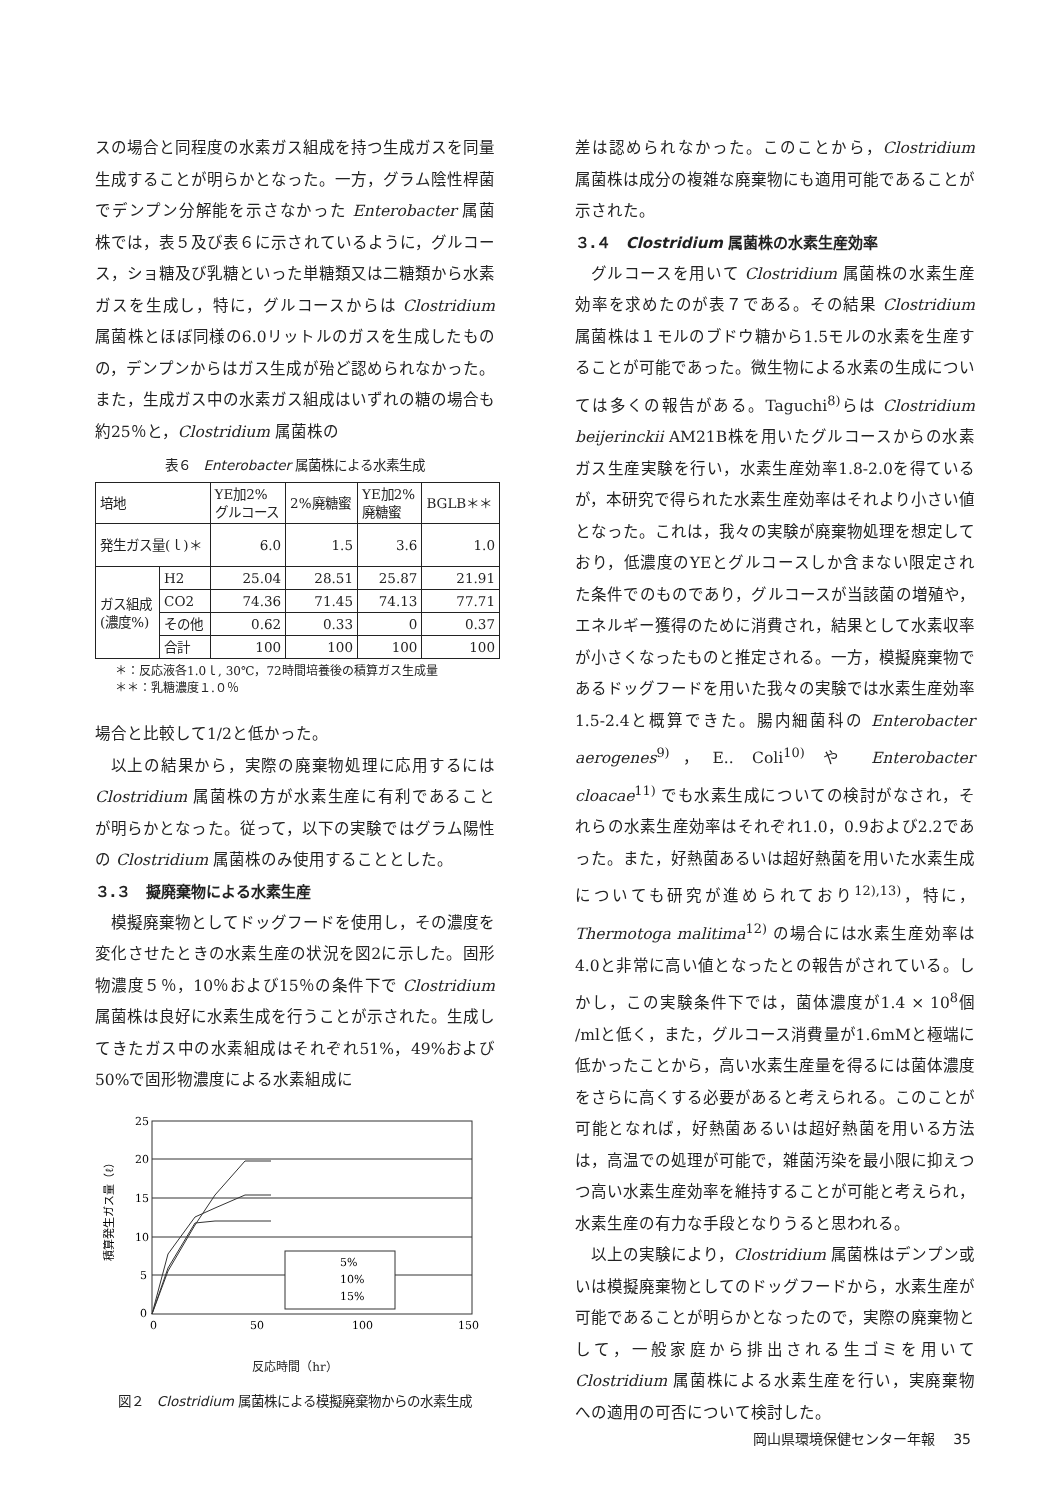スの場合と同程度の水素ガス組成を持つ生成ガスを同量生成することが明らかとなった。一方，グラム陰性桿菌でデンプン分解能を示さなかった Enterobacter 属菌株では，表５及び表６に示されているように，グルコース，ショ糖及び乳糖といった単糖類又は二糖類から水素ガスを生成し，特に，グルコースからは Clostridium 属菌株とほぼ同様の6.0リットルのガスを生成したものの，デンプンからはガス生成が殆ど認められなかった。また，生成ガス中の水素ガス組成はいずれの糖の場合も約25％と，Clostridium 属菌株の
表６　Enterobacter 属菌株による水素生成
| 培地 | | YE加2% グルコース | 2%廃糖蜜 | YE加2% 廃糖蜜 | BGLB＊＊ |
| 発生ガス量(ｌ)＊ | | 6.0 | 1.5 | 3.6 | 1.0 |
| ガス組成 (濃度%) | H2 | 25.04 | 28.51 | 25.87 | 21.91 |
| | CO2 | 74.36 | 71.45 | 74.13 | 77.71 |
| | その他 | 0.62 | 0.33 | 0 | 0.37 |
| | 合計 | 100 | 100 | 100 | 100 |
＊：反応液各1.0ｌ, 30℃，72時間培養後の積算ガス生成量
＊＊：乳糖濃度１.０％
場合と比較して1/2と低かった。
以上の結果から，実際の廃棄物処理に応用するには Clostridium 属菌株の方が水素生産に有利であることが明らかとなった。従って，以下の実験ではグラム陽性の Clostridium 属菌株のみ使用することとした。
３.３　擬廃棄物による水素生産
模擬廃棄物としてドッグフードを使用し，その濃度を変化させたときの水素生産の状況を図2に示した。固形物濃度５％，10％および15％の条件下で Clostridium 属菌株は良好に水素生成を行うことが示された。生成してきたガス中の水素組成はそれぞれ51%，49%および50%で固形物濃度による水素組成に
積算発生ガス量（ℓ）
25
20
15
10
5
0
0
50
100
150
5%
10%
15%
反応時間（hr）
図２　Clostridium 属菌株による模擬廃棄物からの水素生成
差は認められなかった。このことから，Clostridium 属菌株は成分の複雑な廃棄物にも適用可能であることが示された。
３.４　Clostridium 属菌株の水素生産効率
グルコースを用いて Clostridium 属菌株の水素生産効率を求めたのが表７である。その結果 Clostridium 属菌株は１モルのブドウ糖から1.5モルの水素を生産することが可能であった。微生物による水素の生成については多くの報告がある。Taguchi<sup>8)</sup>らは Clostridium beijerinckii AM21B株を用いたグルコースからの水素ガス生産実験を行い，水素生産効率1.8-2.0を得ているが，本研究で得られた水素生産効率はそれより小さい値となった。これは，我々の実験が廃棄物処理を想定しており，低濃度のYEとグルコースしか含まない限定された条件でのものであり，グルコースが当該菌の増殖や，エネルギー獲得のために消費され，結果として水素収率が小さくなったものと推定される。一方，模擬廃棄物であるドッグフードを用いた我々の実験では水素生産効率1.5-2.4と概算できた。腸内細菌科の Enterobacter aerogenes<sup>9)</sup>，E.. Coli<sup>10)</sup> や Enterobacter cloacae<sup>11)</sup> でも水素生成についての検討がなされ，それらの水素生産効率はそれぞれ1.0，0.9および2.2であった。また，好熱菌あるいは超好熱菌を用いた水素生成についても研究が進められており<sup>12),13)</sup>，特に，Thermotoga malitima<sup>12)</sup> の場合には水素生産効率は4.0と非常に高い値となったとの報告がされている。しかし，この実験条件下では，菌体濃度が1.4 × 10<sup>8</sup>個 /mlと低く，また，グルコース消費量が1.6mMと極端に低かったことから，高い水素生産量を得るには菌体濃度をさらに高くする必要があると考えられる。このことが可能となれば，好熱菌あるいは超好熱菌を用いる方法は，高温での処理が可能で，雑菌汚染を最小限に抑えつつ高い水素生産効率を維持することが可能と考えられ，水素生産の有力な手段となりうると思われる。
以上の実験により，Clostridium 属菌株はデンプン或いは模擬廃棄物としてのドッグフードから，水素生産が可能であることが明らかとなったので，実際の廃棄物として，一般家庭から排出される生ゴミを用いて Clostridium 属菌株による水素生産を行い，実廃棄物への適用の可否について検討した。
岡山県環境保健センター年報　 35